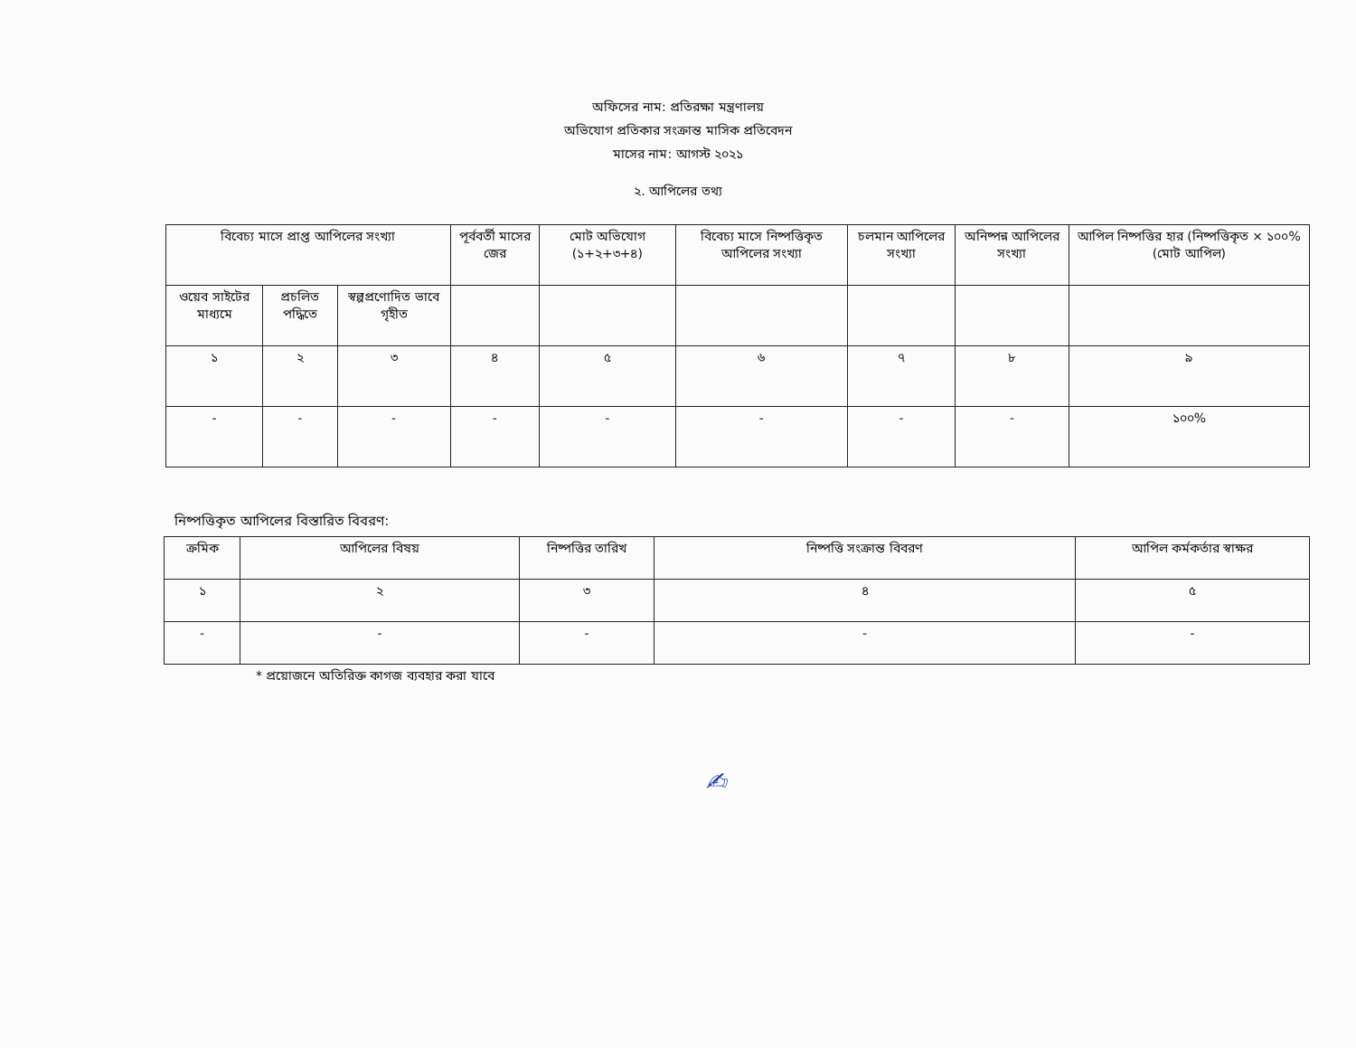অফিসের নাম: প্রতিরক্ষা মন্ত্রণালয়
অভিযোগ প্রতিকার সংক্রান্ত মাসিক প্রতিবেদন
মাসের নাম: আগস্ট ২০২১
২. আপিলের তথ্য
| বিবেচ্য মাসে প্রাপ্ত আপিলের সংখ্যা | | | পূর্ববর্তী মাসের জের | মোট অভিযোগ (১+২+৩+৪) | বিবেচ্য মাসে নিষ্পত্তিকৃত আপিলের সংখ্যা | চলমান আপিলের সংখ্যা | অনিষ্পন্ন আপিলের সংখ্যা | আপিল নিষ্পত্তির হার (নিষ্পত্তিকৃত × ১০০% (মোট আপিল) |
| --- | --- | --- | --- | --- | --- | --- | --- | --- |
| ওয়েব সাইটের মাধ্যমে | প্রচলিত পদ্ধিতে | স্বল্পপ্রণোদিত ভাবে গৃহীত | | | | | | |
| ১ | ২ | ৩ | ৪ | ৫ | ৬ | ৭ | ৮ | ৯ |
| - | - | - | - | - | - | - | - | ১০০% |
নিষ্পত্তিকৃত আপিলের বিস্তারিত বিবরণ:
| ক্রমিক | আপিলের বিষয় | নিষ্পত্তির তারিখ | নিষ্পত্তি সংক্রান্ত বিবরণ | আপিল কর্মকর্তার স্বাক্ষর |
| --- | --- | --- | --- | --- |
| ১ | ২ | ৩ | ৪ | ৫ |
| - | - | - | - | - |
* প্রয়োজনে অতিরিক্ত কাগজ ব্যবহার করা যাবে
✍